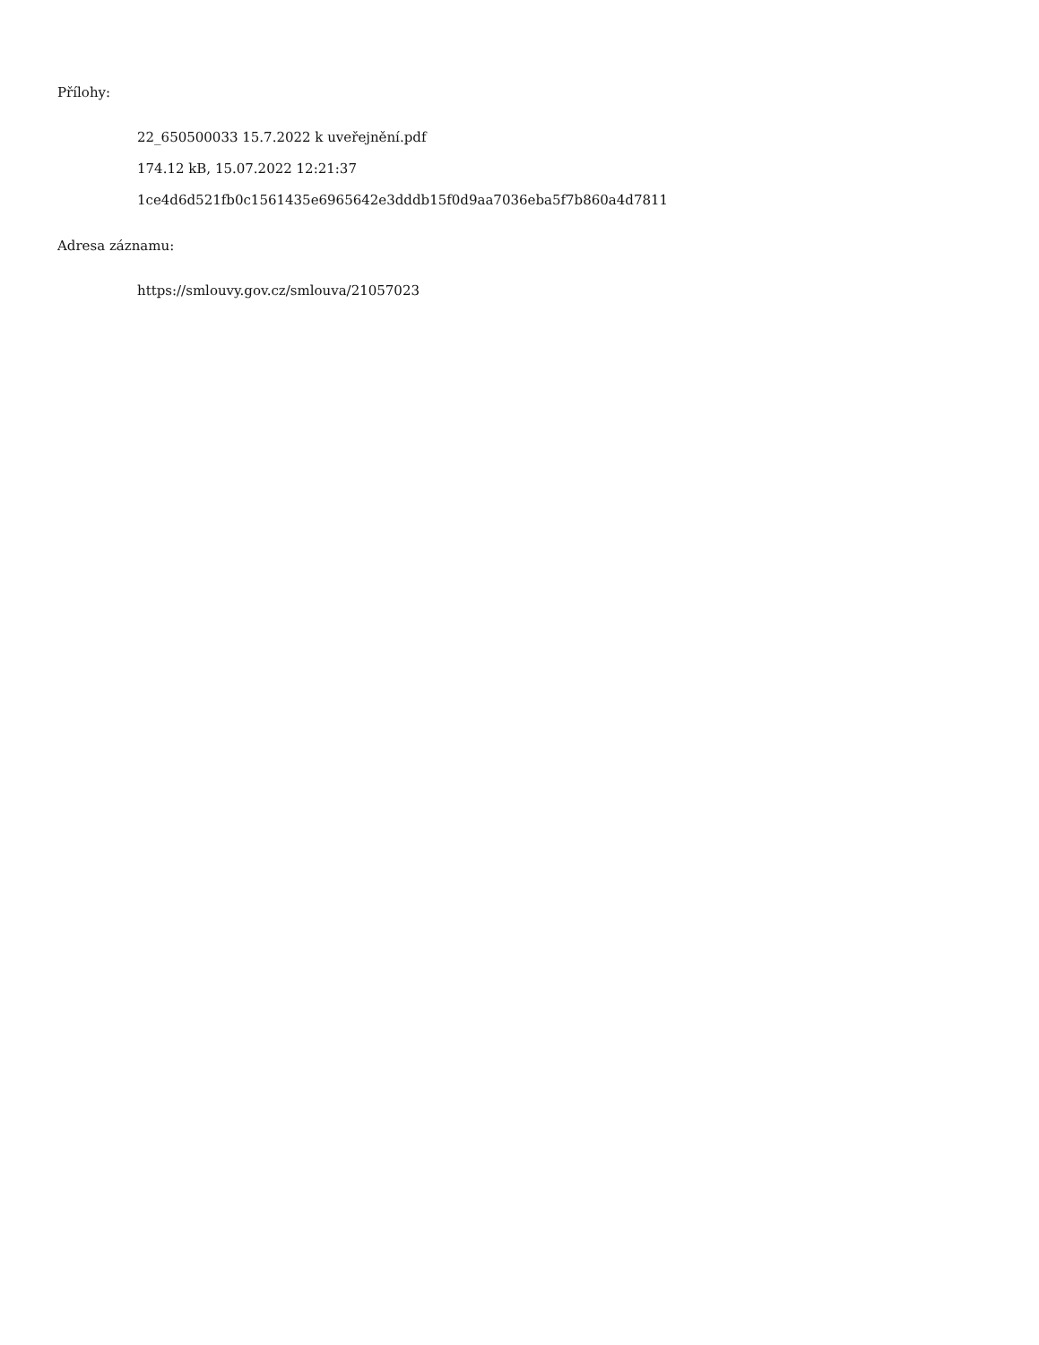Přílohy:
22_650500033 15.7.2022 k uveřejnění.pdf
174.12 kB, 15.07.2022 12:21:37
1ce4d6d521fb0c1561435e6965642e3dddb15f0d9aa7036eba5f7b860a4d7811
Adresa záznamu:
https://smlouvy.gov.cz/smlouva/21057023